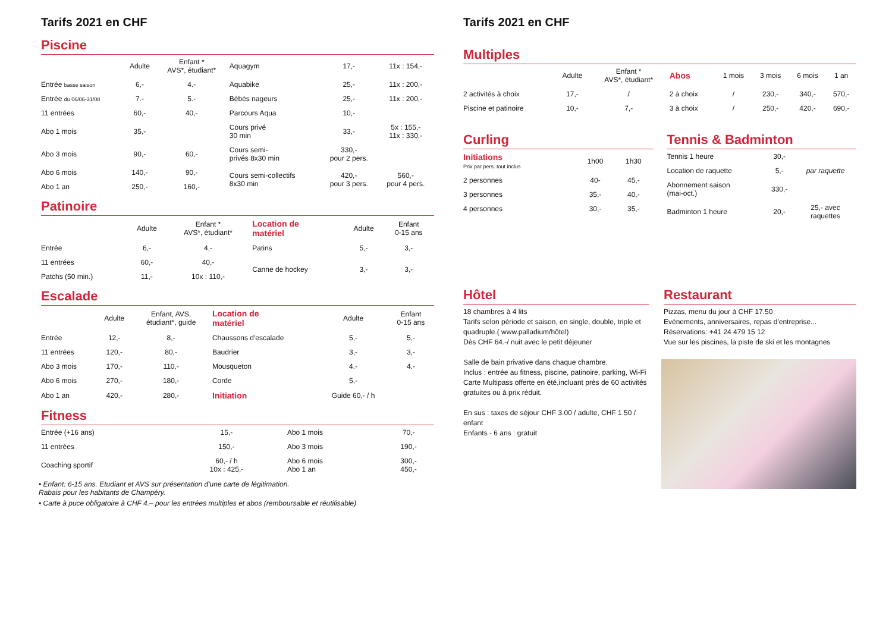Tarifs 2021 en CHF
Piscine
| | Adulte | Enfant * AVS*, étudiant* | Aquagym | 17,- | 11x : 154,- |
| Entrée basse saison | 6,- | 4.- | Aquabike | 25,- | 11x : 200,- |
| Entrée du 06/06-31/08 | 7.- | 5.- | Bébés nageurs | 25,- | 11x : 200,- |
| 11 entrées | 60,- | 40,- | Parcours Aqua | 10,- | |
| Abo 1 mois | 35,- | | Cours privé 30 min | 33,- | 5x : 155,- 11x : 330,- |
| Abo 3 mois | 90,- | 60,- | Cours semi- privés 8x30 min | 330,- pour 2 pers. | |
| Abo 6 mois | 140,- | 90,- | Cours semi-collectifs 8x30 min | 420,- pour 3 pers. | 560,- pour 4 pers. |
| Abo 1 an | 250,- | 160,- | | | |
Patinoire
| | Adulte | Enfant * AVS*, étudiant* | Location de matériel | Adulte | Enfant 0-15 ans |
| Entrée | 6,- | 4,- | Patins | 5,- | 3,- |
| 11 entrées | 60,- | 40,- | Canne de hockey | 3,- | 3,- |
| Patchs (50 min.) | 11,- | 10x : 110,- | | | |
Escalade
| | Adulte | Enfant, AVS, étudiant*, guide | Location de matériel | Adulte | Enfant 0-15 ans |
| Entrée | 12,- | 8,- | Chaussons d'escalade | 5,- | 5,- |
| 11 entrées | 120,- | 80,- | Baudrier | 3,- | 3,- |
| Abo 3 mois | 170,- | 110,- | Mousqueton | 4.- | 4.- |
| Abo 6 mois | 270,- | 180,- | Corde | 5,- | |
| Abo 1 an | 420,- | 280,- | Initiation | Guide 60,- / h | |
Fitness
| Entrée (+16 ans) | 15,- | | Abo 1 mois | 70,- |
| 11 entrées | 150,- | | Abo 3 mois | 190,- |
| Coaching sportif | 60,- / h 10x : 425,- | | Abo 6 mois Abo 1 an | 300,- 450,- |
• Enfant: 6-15 ans. Etudiant et AVS sur présentation d'une carte de légitimation.
Rabais pour les habitants de Champéry.
• Carte à puce obligatoire à CHF 4.– pour les entrées multiples et abos (remboursable et réutilisable)
Tarifs 2021 en CHF
Multiples
| | Adulte | Enfant * AVS*, étudiant* | Abos | 1 mois | 3 mois | 6 mois | 1 an |
| 2 activités à choix | 17,- | / | 2 à choix | / | 230,- | 340,- | 570,- |
| Piscine et patinoire | 10,- | 7,- | 3 à choix | / | 250,- | 420,- | 690,- |
Curling
| Initiations Prix par pers. tout inclus | 1h00 | 1h30 |
| 2 personnes | 40- | 45,- |
| 3 personnes | 35,- | 40,- |
| 4 personnes | 30,- | 35,- |
Tennis & Badminton
| Tennis 1 heure | 30,- | |
| Location de raquette | 5,- | par raquette |
| Abonnement saison (mai-oct.) | 330,- | |
| Badminton 1 heure | 20,- | 25,- avec raquettes |
Hôtel
18 chambres à 4 lits
Tarifs selon période et saison, en single, double, triple et quadruple.( www.palladium/hôtel)
Dès CHF 64.-/ nuit avec le petit déjeuner
Salle de bain privative dans chaque chambre.
Inclus : entrée au fitness, piscine, patinoire, parking, Wi-Fi
Carte Multipass offerte en été,incluant près de 60 activités gratuites ou à prix réduit.
En sus : taxes de séjour CHF 3.00 / adulte, CHF 1.50 / enfant
Enfants - 6 ans : gratuit
Restaurant
Pizzas, menu du jour à CHF 17.50
Evénements, anniversaires, repas d'entreprise...
Réservations: +41 24 479 15 12
Vue sur les piscines, la piste de ski et les montagnes